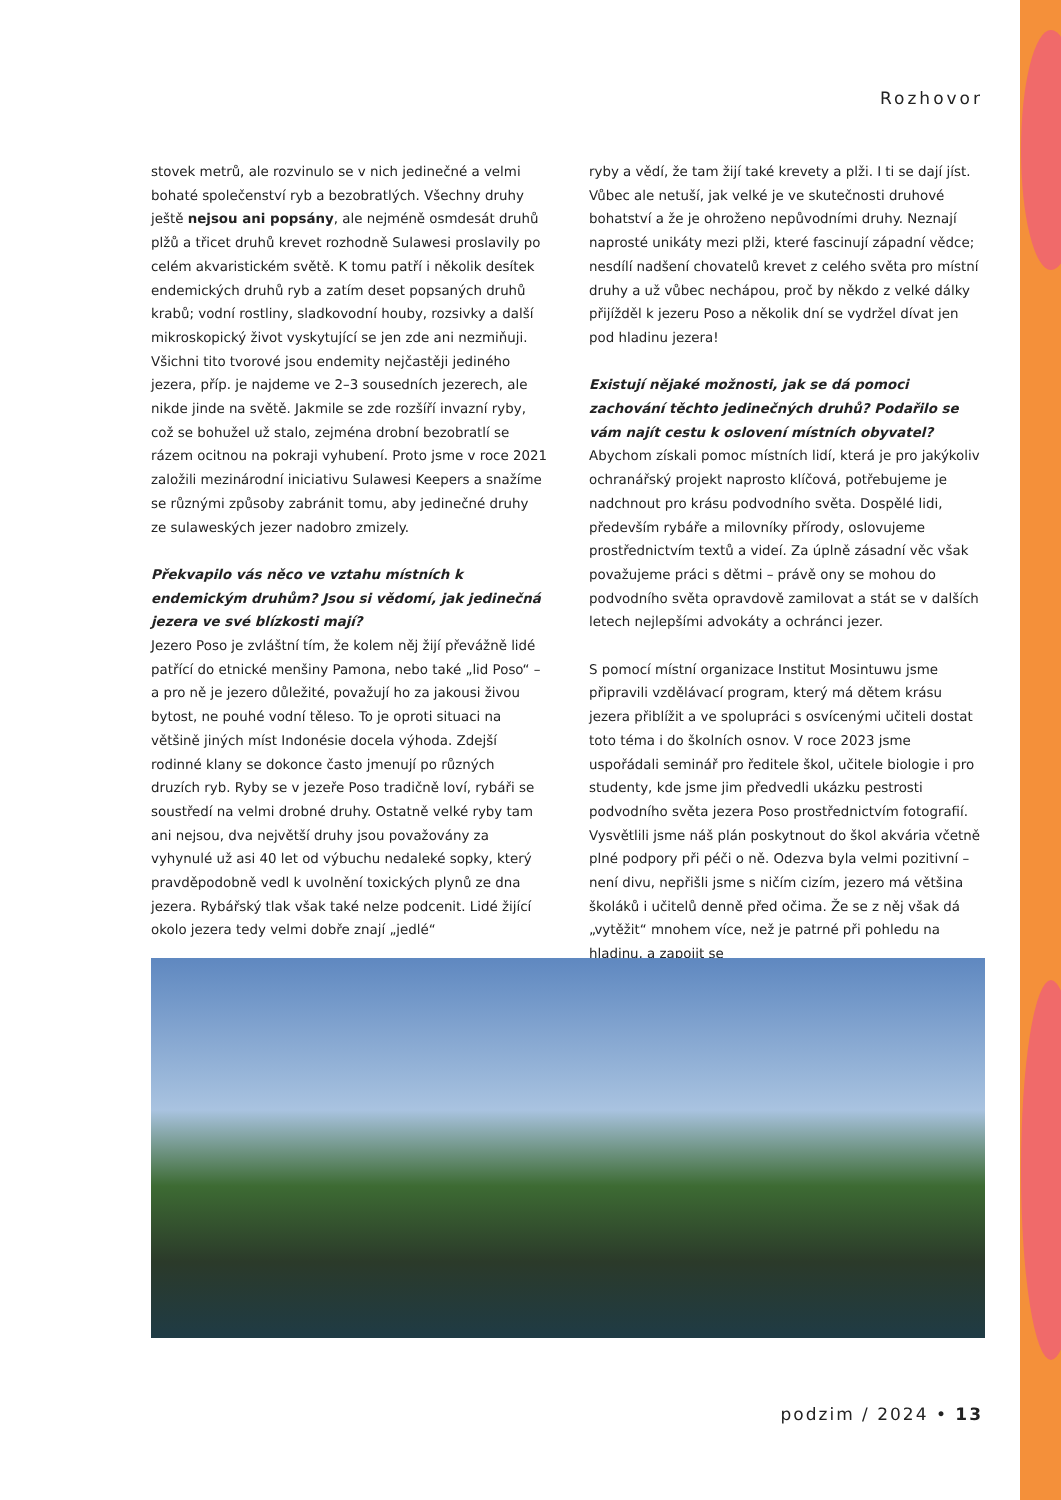Rozhovor
stovek metrů, ale rozvinulo se v nich jedinečné a velmi bohaté společenství ryb a bezobratlých. Všechny druhy ještě nejsou ani popsány, ale nejméně osmdesát druhů plžů a třicet druhů krevet rozhodně Sulawesi proslavily po celém akvaristickém světě. K tomu patří i několik desítek endemických druhů ryb a zatím deset popsaných druhů krabů; vodní rostliny, sladkovodní houby, rozsivky a další mikroskopický život vyskytující se jen zde ani nezmiňuji. Všichni tito tvorové jsou endemity nejčastěji jediného jezera, příp. je najdeme ve 2–3 sousedních jezerech, ale nikde jinde na světě. Jakmile se zde rozšíří invazní ryby, což se bohužel už stalo, zejména drobní bezobratlí se rázem ocitnou na pokraji vyhubení. Proto jsme v roce 2021 založili mezinárodní iniciativu Sulawesi Keepers a snažíme se různými způsoby zabránit tomu, aby jedinečné druhy ze sulaweských jezer nadobro zmizely.
Překvapilo vás něco ve vztahu místních k endemickým druhům? Jsou si vědomí, jak jedinečná jezera ve své blízkosti mají?
Jezero Poso je zvláštní tím, že kolem něj žijí převážně lidé patřící do etnické menšiny Pamona, nebo také „lid Poso“ – a pro ně je jezero důležité, považují ho za jakousi živou bytost, ne pouhé vodní těleso. To je oproti situaci na většině jiných míst Indonésie docela výhoda. Zdejší rodinné klany se dokonce často jmenují po různých druzích ryb. Ryby se v jezeře Poso tradičně loví, rybáři se soustředí na velmi drobné druhy. Ostatně velké ryby tam ani nejsou, dva největší druhy jsou považovány za vyhynulé už asi 40 let od výbuchu nedaleké sopky, který pravděpodobně vedl k uvolnění toxických plynů ze dna jezera. Rybářský tlak však také nelze podcenit. Lidé žijící okolo jezera tedy velmi dobře znají „jedlé“
ryby a vědí, že tam žijí také krevety a plži. I ti se dají jíst. Vůbec ale netuší, jak velké je ve skutečnosti druhové bohatství a že je ohroženo nepůvodními druhy. Neznají naprosté unikáty mezi plži, které fascinují západní vědce; nesdílí nadšení chovatelů krevet z celého světa pro místní druhy a už vůbec nechápou, proč by někdo z velké dálky přijížděl k jezeru Poso a několik dní se vydržel dívat jen pod hladinu jezera!
Existují nějaké možnosti, jak se dá pomoci zachování těchto jedinečných druhů? Podařilo se vám najít cestu k oslovení místních obyvatel?
Abychom získali pomoc místních lidí, která je pro jakýkoliv ochranářský projekt naprosto klíčová, potřebujeme je nadchnout pro krásu podvodního světa. Dospělé lidi, především rybáře a milovníky přírody, oslovujeme prostřednictvím textů a videí. Za úplně zásadní věc však považujeme práci s dětmi – právě ony se mohou do podvodního světa opravdově zamilovat a stát se v dalších letech nejlepšími advokáty a ochránci jezer.
S pomocí místní organizace Institut Mosintuwu jsme připravili vzdělávací program, který má dětem krásu jezera přiblížit a ve spolupráci s osvícenými učiteli dostat toto téma i do školních osnov. V roce 2023 jsme uspořádali seminář pro ředitele škol, učitele biologie i pro studenty, kde jsme jim předvedli ukázku pestrosti podvodního světa jezera Poso prostřednictvím fotografií. Vysvětlili jsme náš plán poskytnout do škol akvária včetně plné podpory při péči o ně. Odezva byla velmi pozitivní – není divu, nepřišli jsme s ničím cizím, jezero má většina školáků i učitelů denně před očima. Že se z něj však dá „vytěžit“ mnohem více, než je patrné při pohledu na hladinu, a zapojit se
podzim / 2024 • 13